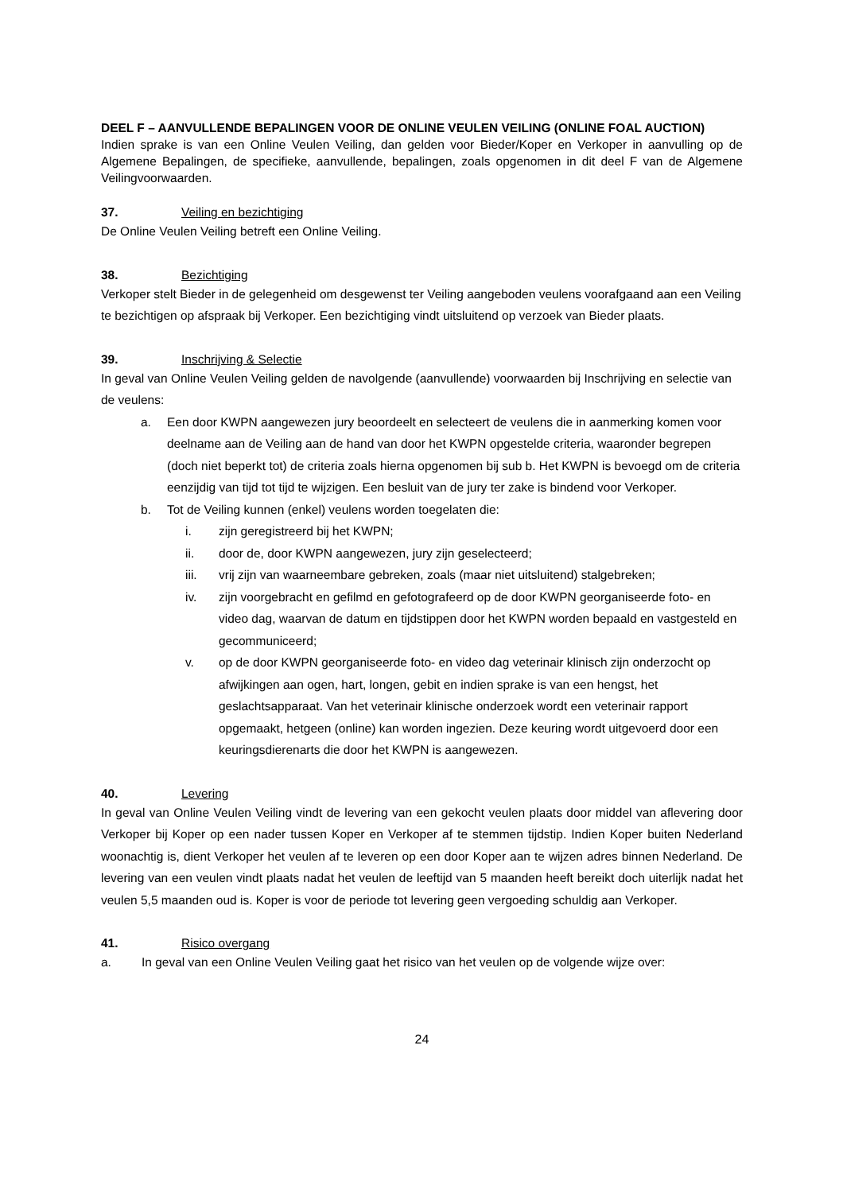DEEL F – AANVULLENDE BEPALINGEN VOOR DE ONLINE VEULEN VEILING (ONLINE FOAL AUCTION)
Indien sprake is van een Online Veulen Veiling, dan gelden voor Bieder/Koper en Verkoper in aanvulling op de Algemene Bepalingen, de specifieke, aanvullende, bepalingen, zoals opgenomen in dit deel F van de Algemene Veilingvoorwaarden.
37. Veiling en bezichtiging
De Online Veulen Veiling betreft een Online Veiling.
38. Bezichtiging
Verkoper stelt Bieder in de gelegenheid om desgewenst ter Veiling aangeboden veulens voorafgaand aan een Veiling te bezichtigen op afspraak bij Verkoper. Een bezichtiging vindt uitsluitend op verzoek van Bieder plaats.
39. Inschrijving & Selectie
In geval van Online Veulen Veiling gelden de navolgende (aanvullende) voorwaarden bij Inschrijving en selectie van de veulens:
a. Een door KWPN aangewezen jury beoordeelt en selecteert de veulens die in aanmerking komen voor deelname aan de Veiling aan de hand van door het KWPN opgestelde criteria, waaronder begrepen (doch niet beperkt tot) de criteria zoals hierna opgenomen bij sub b. Het KWPN is bevoegd om de criteria eenzijdig van tijd tot tijd te wijzigen. Een besluit van de jury ter zake is bindend voor Verkoper.
b. Tot de Veiling kunnen (enkel) veulens worden toegelaten die:
i. zijn geregistreerd bij het KWPN;
ii. door de, door KWPN aangewezen, jury zijn geselecteerd;
iii. vrij zijn van waarneembare gebreken, zoals (maar niet uitsluitend) stalgebreken;
iv. zijn voorgebracht en gefilmd en gefotografeerd op de door KWPN georganiseerde foto- en video dag, waarvan de datum en tijdstippen door het KWPN worden bepaald en vastgesteld en gecommuniceerd;
v. op de door KWPN georganiseerde foto- en video dag veterinair klinisch zijn onderzocht op afwijkingen aan ogen, hart, longen, gebit en indien sprake is van een hengst, het geslachtsapparaat. Van het veterinair klinische onderzoek wordt een veterinair rapport opgemaakt, hetgeen (online) kan worden ingezien. Deze keuring wordt uitgevoerd door een keuringsdierenarts die door het KWPN is aangewezen.
40. Levering
In geval van Online Veulen Veiling vindt de levering van een gekocht veulen plaats door middel van aflevering door Verkoper bij Koper op een nader tussen Koper en Verkoper af te stemmen tijdstip. Indien Koper buiten Nederland woonachtig is, dient Verkoper het veulen af te leveren op een door Koper aan te wijzen adres binnen Nederland. De levering van een veulen vindt plaats nadat het veulen de leeftijd van 5 maanden heeft bereikt doch uiterlijk nadat het veulen 5,5 maanden oud is. Koper is voor de periode tot levering geen vergoeding schuldig aan Verkoper.
41. Risico overgang
a. In geval van een Online Veulen Veiling gaat het risico van het veulen op de volgende wijze over:
24